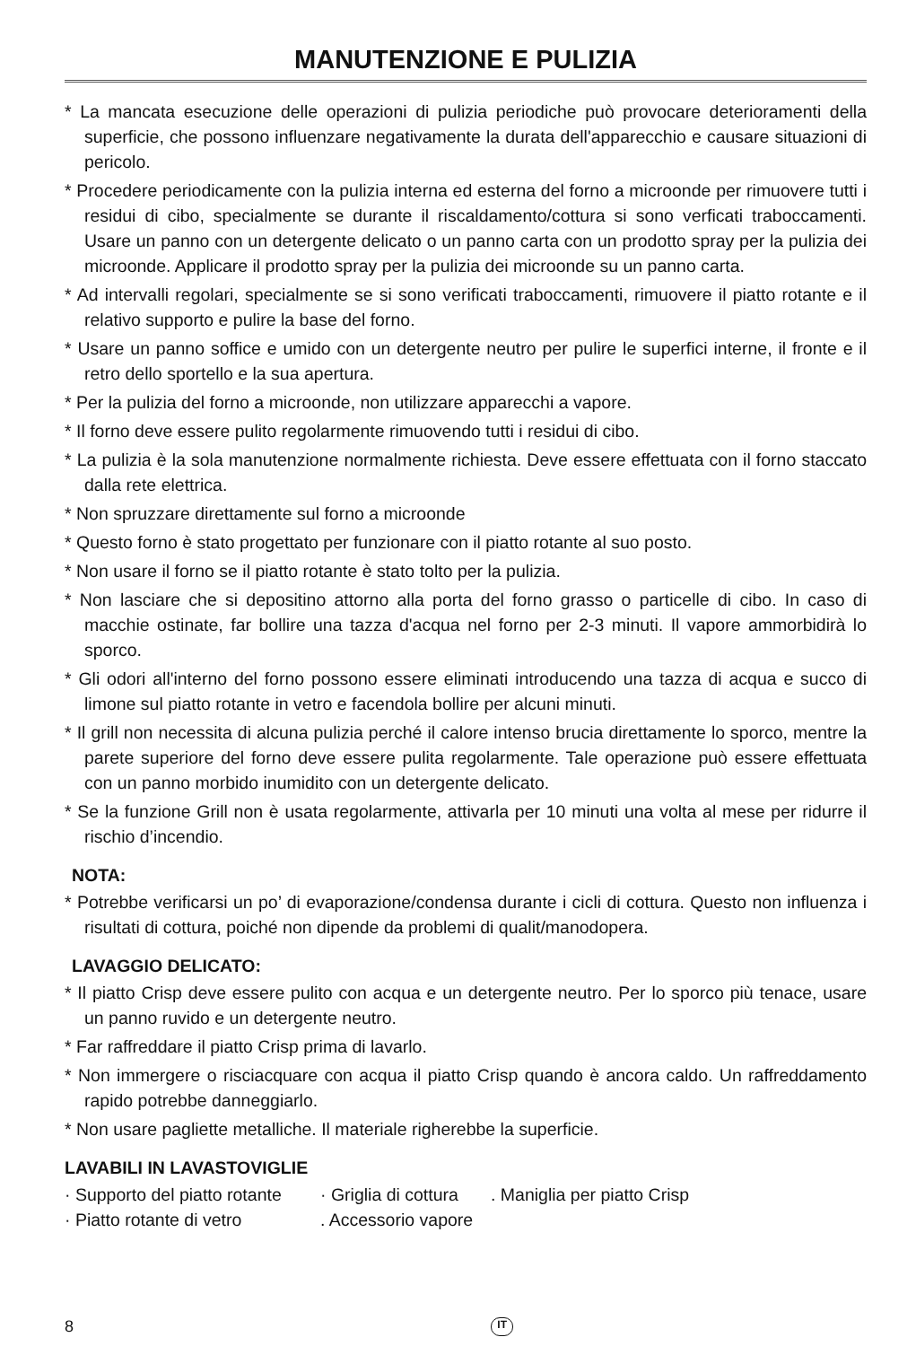MANUTENZIONE E PULIZIA
* La mancata esecuzione delle operazioni di pulizia periodiche può provocare deterioramenti della superficie, che possono influenzare negativamente la durata dell'apparecchio e causare situazioni di pericolo.
* Procedere periodicamente con la pulizia interna ed esterna del forno a microonde per rimuovere tutti i residui di cibo, specialmente se durante il riscaldamento/cottura si sono verficati traboccamenti. Usare un panno con un detergente delicato o un panno carta con un prodotto spray per la pulizia dei microonde. Applicare il prodotto spray per la pulizia dei microonde su un panno carta.
* Ad intervalli regolari, specialmente se si sono verificati traboccamenti, rimuovere il piatto rotante e il relativo supporto e pulire la base del forno.
* Usare un panno soffice e umido con un detergente neutro per pulire le superfici interne, il fronte e il retro dello sportello e la sua apertura.
* Per la pulizia del forno a microonde, non utilizzare apparecchi a vapore.
* Il forno deve essere pulito regolarmente rimuovendo tutti i residui di cibo.
* La pulizia è la sola manutenzione normalmente richiesta. Deve essere effettuata con il forno staccato dalla rete elettrica.
* Non spruzzare direttamente sul forno a microonde
* Questo forno è stato progettato per funzionare con il piatto rotante al suo posto.
* Non usare il forno se il piatto rotante è stato tolto per la pulizia.
* Non lasciare che si depositino attorno alla porta del forno grasso o particelle di cibo. In caso di macchie ostinate, far bollire una tazza d'acqua nel forno per 2-3 minuti. Il vapore ammorbidirà lo sporco.
* Gli odori all'interno del forno possono essere eliminati introducendo una tazza di acqua e succo di limone sul piatto rotante in vetro e facendola bollire per alcuni minuti.
* Il grill non necessita di alcuna pulizia perché il calore intenso brucia direttamente lo sporco, mentre la parete superiore del forno deve essere pulita regolarmente. Tale operazione può essere effettuata con un panno morbido inumidito con un detergente delicato.
* Se la funzione Grill non è usata regolarmente, attivarla per 10 minuti una volta al mese per ridurre il rischio d’incendio.
NOTA:
* Potrebbe verificarsi un po’ di evaporazione/condensa durante i cicli di cottura. Questo non influenza i risultati di cottura, poiché non dipende da problemi di qualit/manodopera.
LAVAGGIO DELICATO:
* Il piatto Crisp deve essere pulito con acqua e un detergente neutro. Per lo sporco più tenace, usare un panno ruvido e un detergente neutro.
* Far raffreddare il piatto Crisp prima di lavarlo.
* Non immergere o risciacquare con acqua il piatto Crisp quando è ancora caldo. Un raffreddamento rapido potrebbe danneggiarlo.
* Non usare pagliette metalliche. Il materiale righerebbe la superficie.
LAVABILI IN LAVASTOVIGLIE
· Supporto del piatto rotante · Griglia di cottura . Maniglia per piatto Crisp
· Piatto rotante di vetro . Accessorio vapore
8 IT